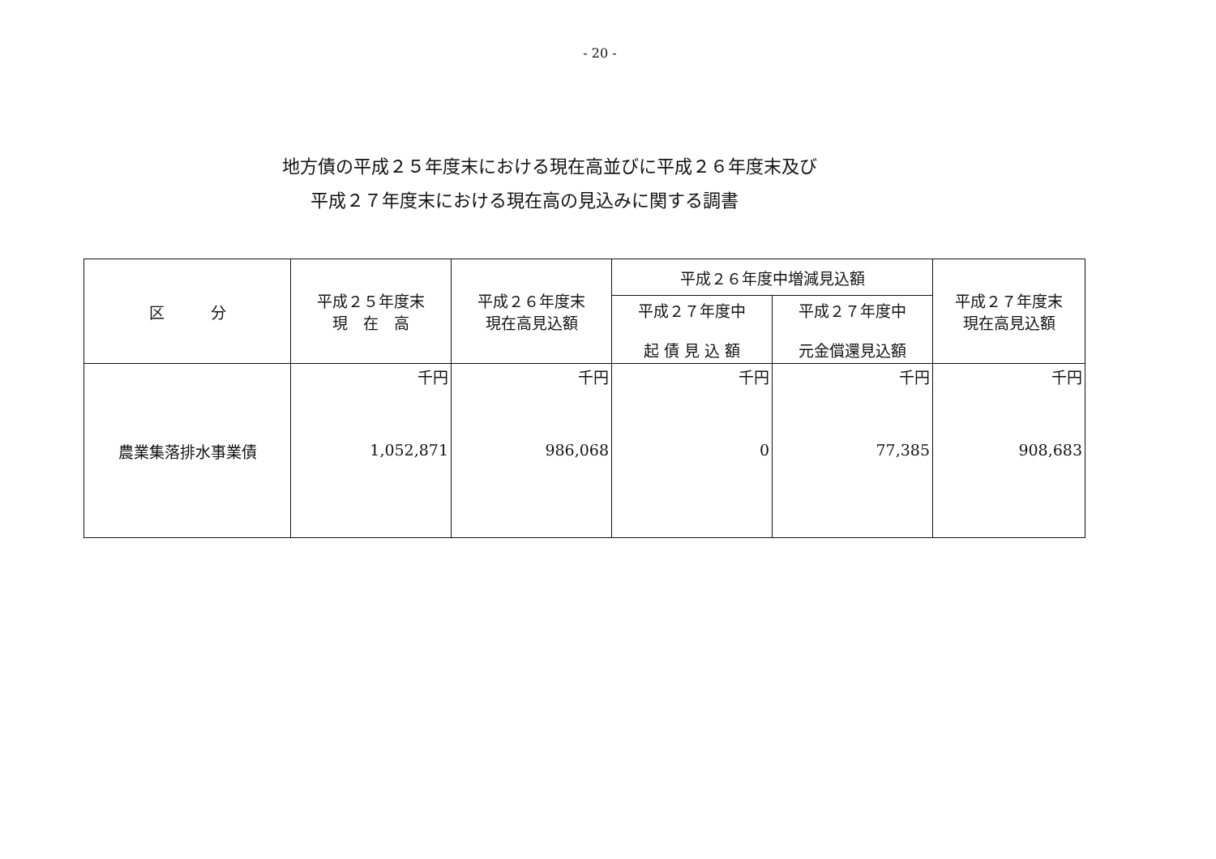- 20 -
地方債の平成２５年度末における現在高並びに平成２６年度末及び
平成２７年度末における現在高の見込みに関する調書
| 区 分 | 平成２５年度末 現 在 高 | 平成２６年度末 現在高見込額 | 平成２６年度中増減見込額 | | 平成２７年度末 現在高見込額 |
| --- | --- | --- | --- | --- | --- |
| | | | 平成２７年度中 起 債 見 込 額 | 平成２７年度中 元金償還見込額 | |
| 農業集落排水事業債 | 千円 1,052,871 | 千円 986,068 | 千円 0 | 千円 77,385 | 千円 908,683 |